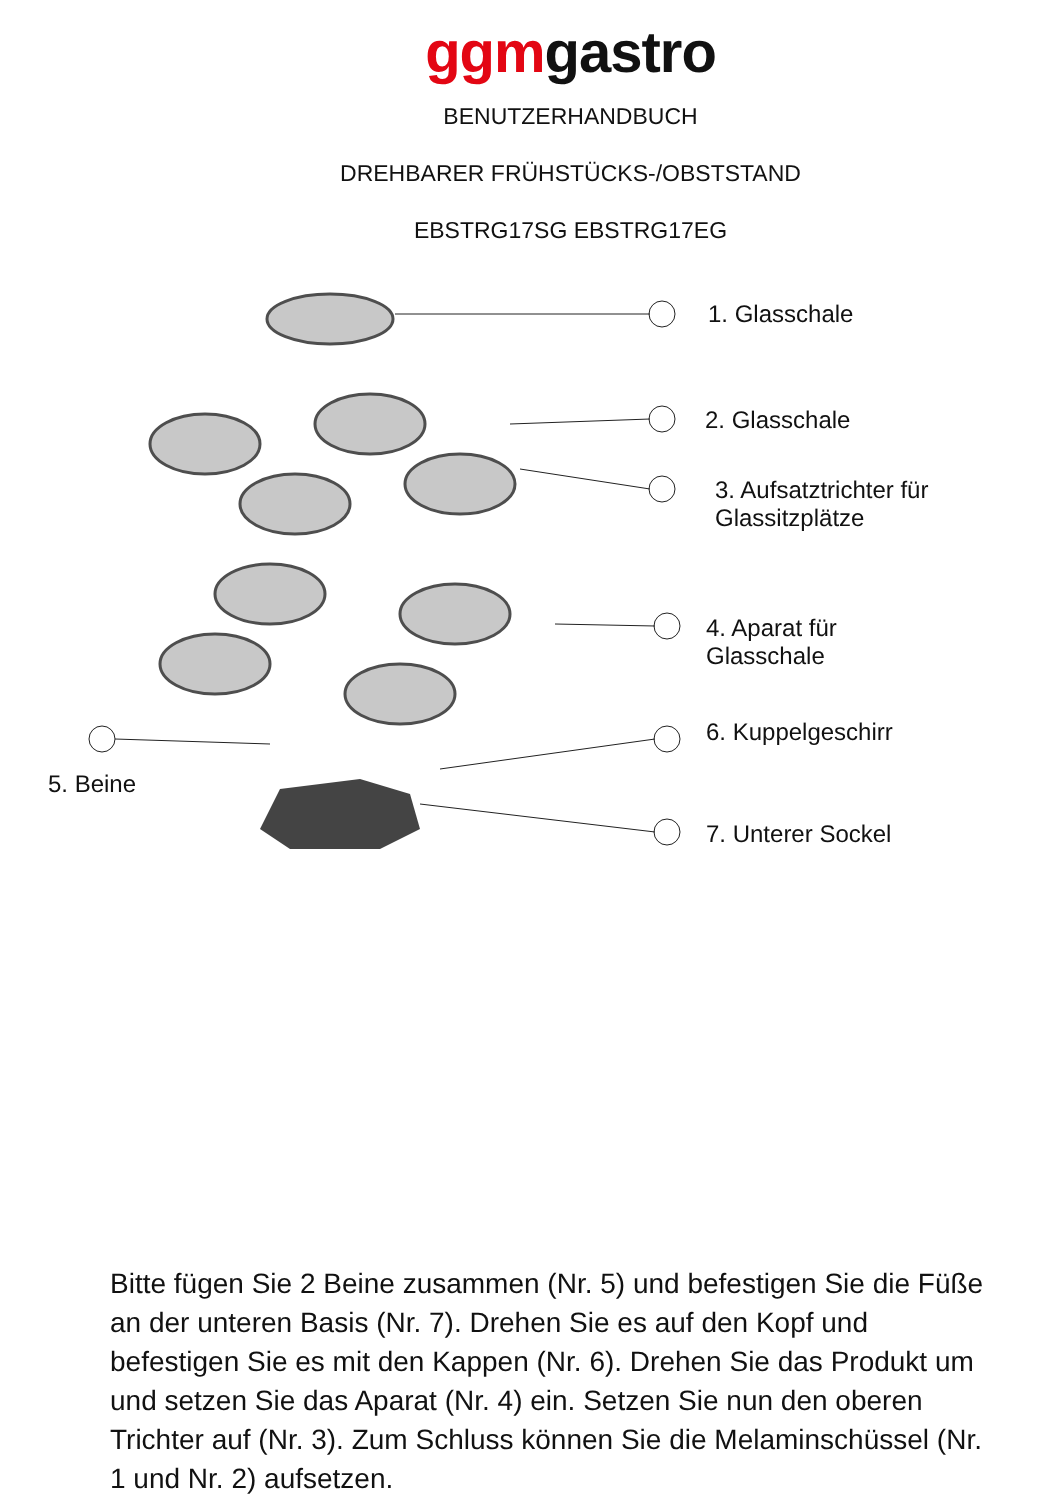ggmgastro
BENUTZERHANDBUCH
DREHBARER FRÜHSTÜCKS-/OBSTSTAND
EBSTRG17SG EBSTRG17EG
1. Glasschale
2. Glasschale
3. Aufsatztrichter für
Glassitzplätze
4. Aparat für
Glasschale
6. Kuppelgeschirr
5. Beine
7. Unterer Sockel
Bitte fügen Sie 2 Beine zusammen (Nr. 5) und befestigen Sie die Füße an der unteren Basis (Nr. 7). Drehen Sie es auf den Kopf und befestigen Sie es mit den Kappen (Nr. 6). Drehen Sie das Produkt um und setzen Sie das Aparat (Nr. 4) ein. Setzen Sie nun den oberen Trichter auf (Nr. 3). Zum Schluss können Sie die Melaminschüssel (Nr. 1 und Nr. 2) aufsetzen.